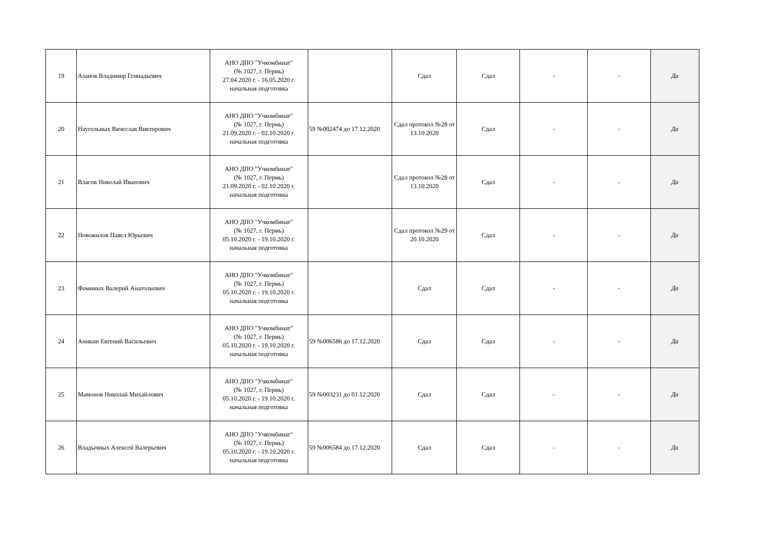| 19 | Азанов Владимир Геннадьевич | АНО ДПО "Учкомбинат" (№ 1027, г. Пермь) 27.04.2020 г. - 16.05.2020 г. начальная подготовка | | Сдал | Сдал | - | - | Да |
| 20 | Наугольных Вячеслав Викторович | АНО ДПО "Учкомбинат" (№ 1027, г. Пермь) 21.09.2020 г. - 02.10.2020 г. начальная подготовка | 59 №002474 до 17.12.2020 | Сдал протокол №28 от 13.10.2020 | Сдал | - | - | Да |
| 21 | Власов Николай Иванович | АНО ДПО "Учкомбинат" (№ 1027, г. Пермь) 21.09.2020 г. - 02.10.2020 г. начальная подготовка | | Сдал протокол №28 от 13.10.2020 | Сдал | - | - | Да |
| 22 | Новожилов Павел Юрьевич | АНО ДПО "Учкомбинат" (№ 1027, г. Пермь) 05.10.2020 г. - 19.10.2020 г. начальная подготовка | | Сдал протокол №29 от 20.10.2020 | Сдал | - | - | Да |
| 23 | Фоминых Валерий Анатольевич | АНО ДПО "Учкомбинат" (№ 1027, г. Пермь) 05.10.2020 г. - 19.10.2020 г. начальная подготовка | | Сдал | Сдал | - | - | Да |
| 24 | Аникин Евгений Васильевич | АНО ДПО "Учкомбинат" (№ 1027, г. Пермь) 05.10.2020 г. - 19.10.2020 г. начальная подготовка | 59 №006586 до 17.12.2020 | Сдал | Сдал | - | - | Да |
| 25 | Мамонов Николай Михайлович | АНО ДПО "Учкомбинат" (№ 1027, г. Пермь) 05.10.2020 г. - 19.10.2020 г. начальная подготовка | 59 №003231 до 01.12.2020 | Сдал | Сдал | - | - | Да |
| 26 | Владычных Алексей Валерьевич | АНО ДПО "Учкомбинат" (№ 1027, г. Пермь) 05.10.2020 г. - 19.10.2020 г. начальная подготовка | 59 №006584 до 17.12.2020 | Сдал | Сдал | - | - | Да |